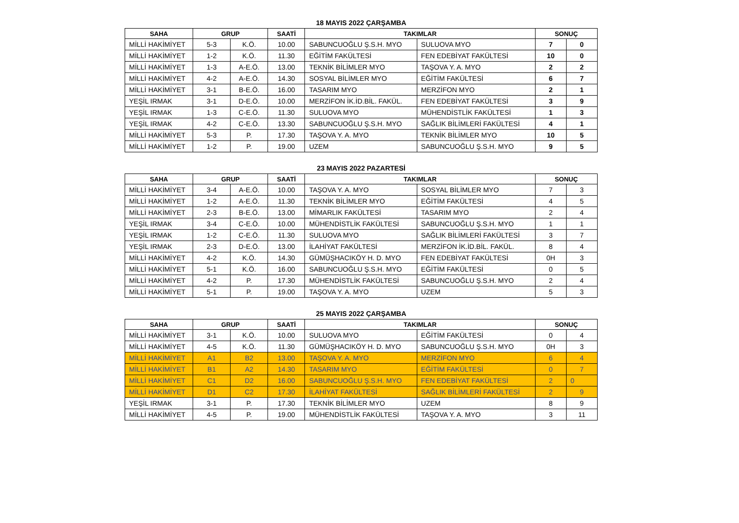18 MAYIS 2022 ÇARŞAMBA
| SAHA | GRUP | | SAATİ | TAKIMLAR | | SONUÇ | |
| --- | --- | --- | --- | --- | --- | --- | --- |
| MİLLİ HAKİMİYET | 5-3 | K.Ö. | 10.00 | SABUNCUOĞLU Ş.S.H. MYO | SULUOVA MYO | 7 | 0 |
| MİLLİ HAKİMİYET | 1-2 | K.Ö. | 11.30 | EĞİTİM FAKÜLTESİ | FEN EDEBİYAT FAKÜLTESİ | 10 | 0 |
| MİLLİ HAKİMİYET | 1-3 | A-E.Ö. | 13.00 | TEKNİK BİLİMLER MYO | TAŞOVA Y. A. MYO | 2 | 2 |
| MİLLİ HAKİMİYET | 4-2 | A-E.Ö. | 14.30 | SOSYAL BİLİMLER MYO | EĞİTİM FAKÜLTESİ | 6 | 7 |
| MİLLİ HAKİMİYET | 3-1 | B-E.Ö. | 16.00 | TASARIM MYO | MERZİFON MYO | 2 | 1 |
| YEŞİL IRMAK | 3-1 | D-E.Ö. | 10.00 | MERZİFON İK.İD.BİL. FAKÜL. | FEN EDEBİYAT FAKÜLTESİ | 3 | 9 |
| YEŞİL IRMAK | 1-3 | C-E.Ö. | 11.30 | SULUOVA MYO | MÜHENDİSTLİK FAKÜLTESİ | 1 | 3 |
| YEŞİL IRMAK | 4-2 | C-E.Ö. | 13.30 | SABUNCUOĞLU Ş.S.H. MYO | SAĞLIK BİLİMLERİ FAKÜLTESİ | 4 | 1 |
| MİLLİ HAKİMİYET | 5-3 | P. | 17.30 | TAŞOVA Y. A. MYO | TEKNİK BİLİMLER MYO | 10 | 5 |
| MİLLİ HAKİMİYET | 1-2 | P. | 19.00 | UZEM | SABUNCUOĞLU Ş.S.H. MYO | 9 | 5 |
23 MAYIS 2022 PAZARTESİ
| SAHA | GRUP | | SAATİ | TAKIMLAR | | SONUÇ | |
| --- | --- | --- | --- | --- | --- | --- | --- |
| MİLLİ HAKİMİYET | 3-4 | A-E.Ö. | 10.00 | TAŞOVA Y. A. MYO | SOSYAL BİLİMLER MYO | 7 | 3 |
| MİLLİ HAKİMİYET | 1-2 | A-E.Ö. | 11.30 | TEKNİK BİLİMLER MYO | EĞİTİM FAKÜLTESİ | 4 | 5 |
| MİLLİ HAKİMİYET | 2-3 | B-E.Ö. | 13.00 | MİMARLIK FAKÜLTESİ | TASARIM MYO | 2 | 4 |
| YEŞİL IRMAK | 3-4 | C-E.Ö. | 10.00 | MÜHENDİSTLİK FAKÜLTESİ | SABUNCUOĞLU Ş.S.H. MYO | 1 | 1 |
| YEŞİL IRMAK | 1-2 | C-E.Ö. | 11.30 | SULUOVA MYO | SAĞLIK BİLİMLERİ FAKÜLTESİ | 3 | 7 |
| YEŞİL IRMAK | 2-3 | D-E.Ö. | 13.00 | İLAHİYAT FAKÜLTESİ | MERZİFON İK.İD.BİL. FAKÜL. | 8 | 4 |
| MİLLİ HAKİMİYET | 4-2 | K.Ö. | 14.30 | GÜMÜŞHACIKÖY H. D. MYO | FEN EDEBİYAT FAKÜLTESİ | 0H | 3 |
| MİLLİ HAKİMİYET | 5-1 | K.Ö. | 16.00 | SABUNCUOĞLU Ş.S.H. MYO | EĞİTİM FAKÜLTESİ | 0 | 5 |
| MİLLİ HAKİMİYET | 4-2 | P. | 17.30 | MÜHENDİSTLİK FAKÜLTESİ | SABUNCUOĞLU Ş.S.H. MYO | 2 | 4 |
| MİLLİ HAKİMİYET | 5-1 | P. | 19.00 | TAŞOVA Y. A. MYO | UZEM | 5 | 3 |
25 MAYIS 2022 ÇARŞAMBA
| SAHA | GRUP | | SAATİ | TAKIMLAR | | SONUÇ | |
| --- | --- | --- | --- | --- | --- | --- | --- |
| MİLLİ HAKİMİYET | 3-1 | K.Ö. | 10.00 | SULUOVA MYO | EĞİTİM FAKÜLTESİ | 0 | 4 |
| MİLLİ HAKİMİYET | 4-5 | K.Ö. | 11.30 | GÜMÜŞHACIKÖY H. D. MYO | SABUNCUOĞLU Ş.S.H. MYO | 0H | 3 |
| MİLLİ HAKİMİYET | A1 | B2 | 13.00 | TAŞOVA Y. A. MYO | MERZİFON MYO | 6 | 4 |
| MİLLİ HAKİMİYET | B1 | A2 | 14.30 | TASARIM MYO | EĞİTİM FAKÜLTESİ | 0 | 7 |
| MİLLİ HAKİMİYET | C1 | D2 | 16.00 | SABUNCUOĞLU Ş.S.H. MYO | FEN EDEBİYAT FAKÜLTESİ | 2 | 0 |
| MİLLİ HAKİMİYET | D1 | C2 | 17.30 | İLAHİYAT FAKÜLTESİ | SAĞLIK BİLİMLERİ FAKÜLTESİ | 2 | 9 |
| YEŞİL IRMAK | 3-1 | P. | 17.30 | TEKNİK BİLİMLER MYO | UZEM | 8 | 9 |
| MİLLİ HAKİMİYET | 4-5 | P. | 19.00 | MÜHENDİSTLİK FAKÜLTESİ | TAŞOVA Y. A. MYO | 3 | 11 |